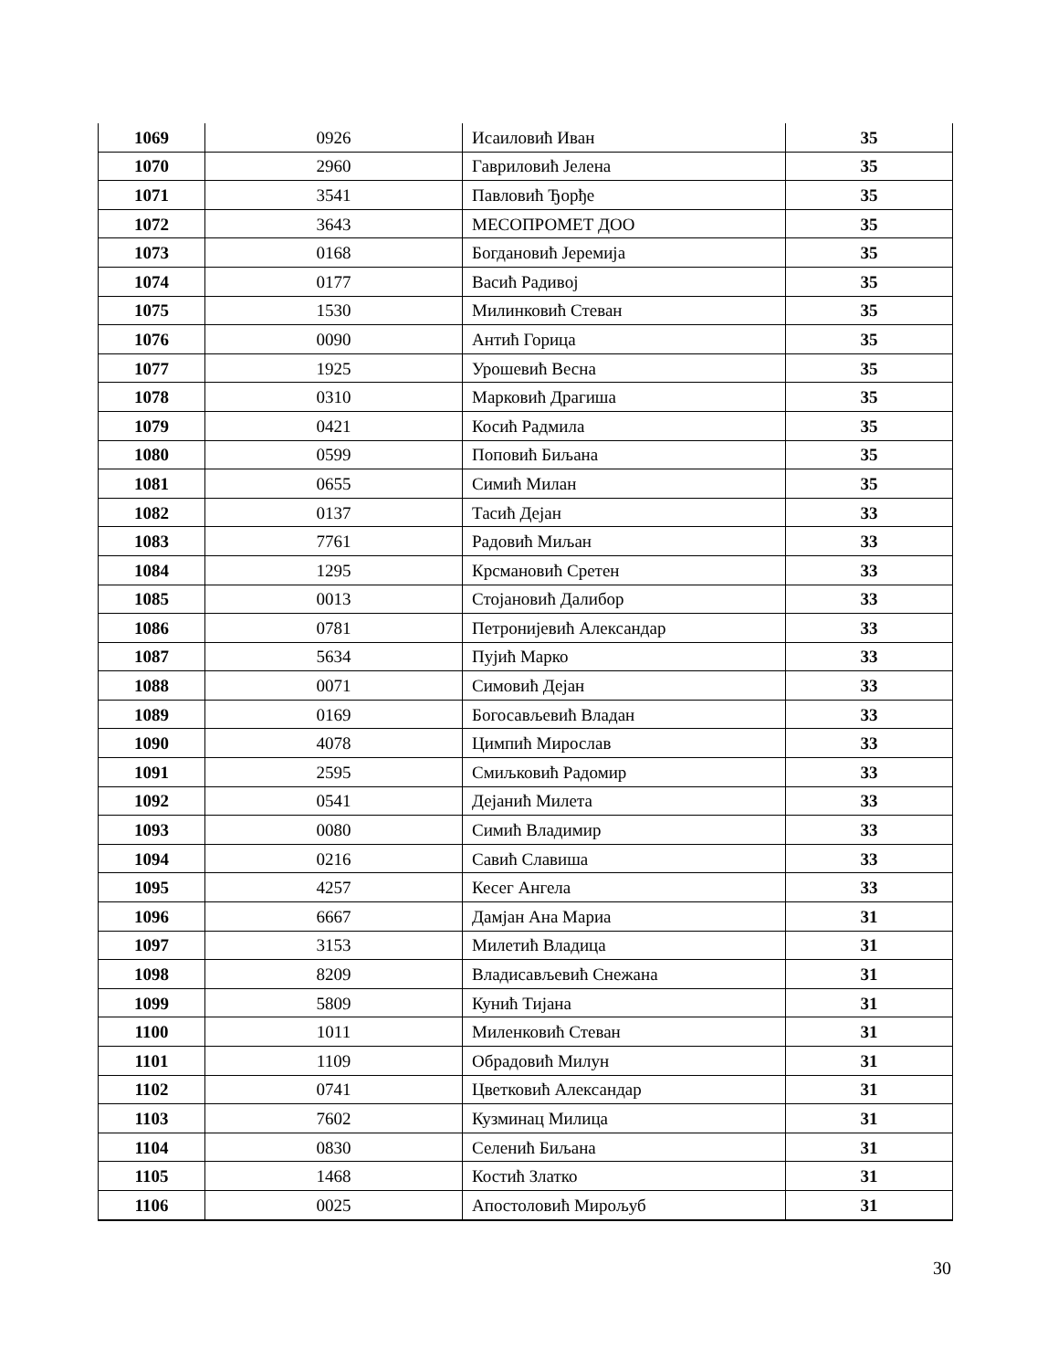| 1069 | 0926 | Исаиловић Иван | 35 |
| 1070 | 2960 | Гавриловић Јелена | 35 |
| 1071 | 3541 | Павловић Ђорђе | 35 |
| 1072 | 3643 | МЕСОПРОМЕТ ДОО | 35 |
| 1073 | 0168 | Богдановић Јеремија | 35 |
| 1074 | 0177 | Васић Радивој | 35 |
| 1075 | 1530 | Милинковић Стеван | 35 |
| 1076 | 0090 | Антић Горица | 35 |
| 1077 | 1925 | Урошевић Весна | 35 |
| 1078 | 0310 | Марковић Драгиша | 35 |
| 1079 | 0421 | Косић Радмила | 35 |
| 1080 | 0599 | Поповић Биљана | 35 |
| 1081 | 0655 | Симић Милан | 35 |
| 1082 | 0137 | Тасић Дејан | 33 |
| 1083 | 7761 | Радовић Миљан | 33 |
| 1084 | 1295 | Крсмановић Сретен | 33 |
| 1085 | 0013 | Стојановић Далибор | 33 |
| 1086 | 0781 | Петронијевић Александар | 33 |
| 1087 | 5634 | Пујић Марко | 33 |
| 1088 | 0071 | Симовић Дејан | 33 |
| 1089 | 0169 | Богосављевић Владан | 33 |
| 1090 | 4078 | Цимпић Мирослав | 33 |
| 1091 | 2595 | Смиљковић Радомир | 33 |
| 1092 | 0541 | Дејанић Милета | 33 |
| 1093 | 0080 | Симић Владимир | 33 |
| 1094 | 0216 | Савић Славиша | 33 |
| 1095 | 4257 | Кесег Ангела | 33 |
| 1096 | 6667 | Дамјан Ана Мариа | 31 |
| 1097 | 3153 | Милетић Владица | 31 |
| 1098 | 8209 | Владисављевић Снежана | 31 |
| 1099 | 5809 | Кунић Тијана | 31 |
| 1100 | 1011 | Миленковић Стеван | 31 |
| 1101 | 1109 | Обрадовић Милун | 31 |
| 1102 | 0741 | Цветковић Александар | 31 |
| 1103 | 7602 | Кузминац Милица | 31 |
| 1104 | 0830 | Селенић Биљана | 31 |
| 1105 | 1468 | Костић Златко | 31 |
| 1106 | 0025 | Апостоловић Мирољуб | 31 |
30